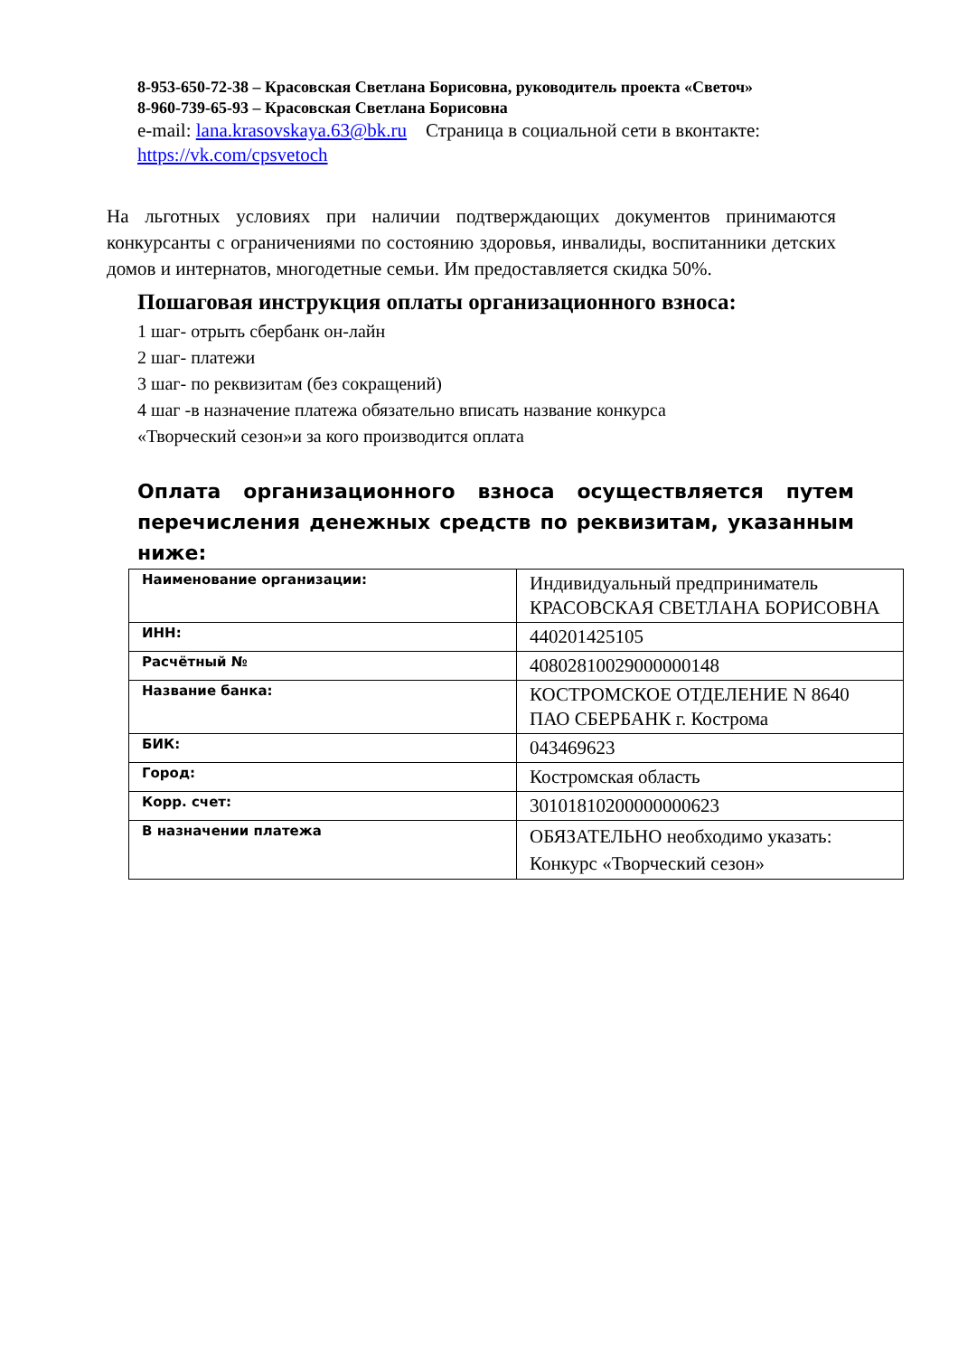8-953-650-72-38 – Красовская Светлана Борисовна, руководитель проекта «Светоч»
8-960-739-65-93 – Красовская Светлана Борисовна
e-mail: lana.krasovskaya.63@bk.ru Страница в социальной сети в вконтакте: https://vk.com/cpsvetoch
На льготных условиях при наличии подтверждающих документов принимаются конкурсанты с ограничениями по состоянию здоровья, инвалиды, воспитанники детских домов и интернатов, многодетные семьи. Им предоставляется скидка 50%.
Пошаговая инструкция оплаты организационного взноса:
1 шаг- отрыть сбербанк он-лайн
2 шаг- платежи
3 шаг- по реквизитам (без сокращений)
4 шаг -в назначение платежа обязательно вписать название конкурса
«Творческий сезон»и за кого производится оплата
Оплата организационного взноса осуществляется путем перечисления денежных средств по реквизитам, указанным ниже:
| Наименование организации: | Индивидуальный предприниматель КРАСОВСКАЯ СВЕТЛАНА БОРИСОВНА |
| ИНН: | 440201425105 |
| Расчётный № | 40802810029000000148 |
| Название банка: | КОСТРОМСКОЕ ОТДЕЛЕНИЕ N 8640 ПАО СБЕРБАНК г. Кострома |
| БИК: | 043469623 |
| Город: | Костромская область |
| Корр. счет: | 30101810200000000623 |
| В назначении платежа | ОБЯЗАТЕЛЬНО необходимо указать: Конкурс «Творческий сезон» |